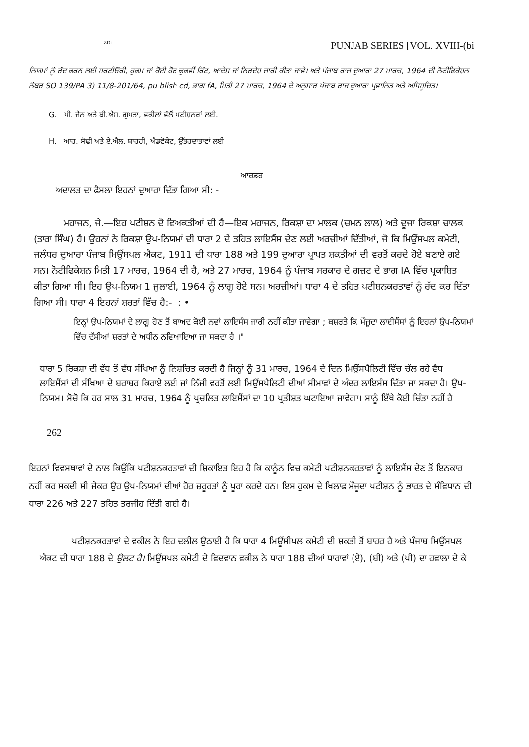ZDi PUNJAB SERIES [VOL. XVIII-(bi
ਨਿਯਮਾਂ ਨੂੰ ਰੱਦ ਕਰਨ ਲਈ ਸਰਟੀਓਰੀ, ਹੁਕਮ ਜਾਂ ਕੋਈ ਹੋਰ ਢੁਕਵੀਂ ਰਿੱਟ, ਆਦੇਸ਼ ਜਾਂ ਨਿਰਦੇਸ਼ ਜਾਰੀ ਕੀਤਾ ਜਾਵੇ। ਅਤੇ ਪੰਜਾਬ ਰਾਜ ਦੁਆਰਾ 27 ਮਾਰਚ, 1964 ਦੀ ਨੋਟੀਫਿਕੇਸ਼ਨ ਨੰਬਰ SO 139/PA 3) 11/8-201/64, pu blish cd, ਭਾਗ fA, ਮਿਤੀ 27 ਮਾਰਚ, 1964 ਦੇ ਅਨੁਸਾਰ ਪੰਜਾਬ ਰਾਜ ਦੁਆਰਾ ਪ੍ਰਵਾਨਿਤ ਅਤੇ ਅਧਿਸੂਚਿਤ।
G. ਪੀ. ਜੈਨ ਅਤੇ ਬੀ.ਐਸ. ਗੁਪਤਾ, ਵਕੀਲਾਂ ਵੱਲੋਂ ਪਟੀਸ਼ਨਰਾਂ ਲਈ.
H. ਆਰ. ਸੋਢੀ ਅਤੇ ਏ.ਐਲ. ਬਾਹਰੀ, ਐਡਵੋਕੇਟ, ਉੱਤਰਦਾਤਾਵਾਂ ਲਈ
ਆਰਡਰ
ਅਦਾਲਤ ਦਾ ਫੈਸਲਾ ਇਹਨਾਂ ਦੁਆਰਾ ਦਿੱਤਾ ਗਿਆ ਸੀ: -
ਮਹਾਜਨ, ਜੇ.—ਇਹ ਪਟੀਸ਼ਨ ਦੋ ਵਿਅਕਤੀਆਂ ਦੀ ਹੈ—ਇਕ ਮਹਾਜਨ, ਰਿਕਸ਼ਾ ਦਾ ਮਾਲਕ (ਚਮਨ ਲਾਲ) ਅਤੇ ਦੂਜਾ ਰਿਕਸ਼ਾ ਚਾਲਕ (ਤਾਰਾ ਸਿੰਘ) ਹੈ। ਉਹਨਾਂ ਨੇ ਰਿਕਸ਼ਾ ਉਪ-ਨਿਯਮਾਂ ਦੀ ਧਾਰਾ 2 ਦੇ ਤਹਿਤ ਲਾਇਸੈਂਸ ਦੇਣ ਲਈ ਅਰਜ਼ੀਆਂ ਦਿੱਤੀਆਂ, ਜੋ ਕਿ ਮਿਉਂਸਪਲ ਕਮੇਟੀ, ਜਲੰਧਰ ਦੁਆਰਾ ਪੰਜਾਬ ਮਿਉਂਸਪਲ ਐਕਟ, 1911 ਦੀ ਧਾਰਾ 188 ਅਤੇ 199 ਦੁਆਰਾ ਪ੍ਰਾਪਤ ਸ਼ਕਤੀਆਂ ਦੀ ਵਰਤੋਂ ਕਰਦੇ ਹੋਏ ਬਣਾਏ ਗਏ ਸਨ। ਨੋਟੀਫਿਕੇਸ਼ਨ ਮਿਤੀ 17 ਮਾਰਚ, 1964 ਦੀ ਹੈ, ਅਤੇ 27 ਮਾਰਚ, 1964 ਨੂੰ ਪੰਜਾਬ ਸਰਕਾਰ ਦੇ ਗਜ਼ਟ ਦੇ ਭਾਗ IA ਵਿੱਚ ਪ੍ਰਕਾਸ਼ਿਤ ਕੀਤਾ ਗਿਆ ਸੀ। ਇਹ ਉਪ-ਨਿਯਮ 1 ਜੁਲਾਈ, 1964 ਨੂੰ ਲਾਗੂ ਹੋਏ ਸਨ। ਅਰਜ਼ੀਆਂ। ਧਾਰਾ 4 ਦੇ ਤਹਿਤ ਪਟੀਸ਼ਨਕਰਤਾਵਾਂ ਨੂੰ ਰੱਦ ਕਰ ਦਿੱਤਾ ਗਿਆ ਸੀ। ਧਾਰਾ 4 ਇਹਨਾਂ ਸ਼ਰਤਾਂ ਵਿੱਚ ਹੈ:- : •
ਇਨ੍ਹਾਂ ਉਪ-ਨਿਯਮਾਂ ਦੇ ਲਾਗੂ ਹੋਣ ਤੋਂ ਬਾਅਦ ਕੋਈ ਨਵਾਂ ਲਾਇਸੰਸ ਜਾਰੀ ਨਹੀਂ ਕੀਤਾ ਜਾਵੇਗਾ ; ਬਸ਼ਰਤੇ ਕਿ ਮੌਜੂਦਾ ਲਾਈਸੈਂਸਾਂ ਨੂੰ ਇਹਨਾਂ ਉਪ-ਨਿਯਮਾਂ ਵਿੱਚ ਦੱਸੀਆਂ ਸ਼ਰਤਾਂ ਦੇ ਅਧੀਨ ਨਵਿਆਇਆ ਜਾ ਸਕਦਾ ਹੈ ।"
ਧਾਰਾ 5 ਰਿਕਸ਼ਾ ਦੀ ਵੱਧ ਤੋਂ ਵੱਧ ਸੰਖਿਆ ਨੂੰ ਨਿਸ਼ਚਿਤ ਕਰਦੀ ਹੈ ਜਿਨ੍ਹਾਂ ਨੂੰ 31 ਮਾਰਚ, 1964 ਦੇ ਦਿਨ ਮਿਉਂਸਪੈਲਿਟੀ ਵਿੱਚ ਚੱਲ ਰਹੇ ਵੈਧ ਲਾਇਸੈਂਸਾਂ ਦੀ ਸੰਖਿਆ ਦੇ ਬਰਾਬਰ ਕਿਰਾਏ ਲਈ ਜਾਂ ਨਿੱਜੀ ਵਰਤੋਂ ਲਈ ਮਿਉਂਸਪੈਲਿਟੀ ਦੀਆਂ ਸੀਮਾਵਾਂ ਦੇ ਅੰਦਰ ਲਾਇਸੰਸ ਦਿੱਤਾ ਜਾ ਸਕਦਾ ਹੈ। ਉਪ-ਨਿਯਮ। ਸੋਚੋ ਕਿ ਹਰ ਸਾਲ 31 ਮਾਰਚ, 1964 ਨੂੰ ਪ੍ਰਚਲਿਤ ਲਾਇਸੈਂਸਾਂ ਦਾ 10 ਪ੍ਰਤੀਸ਼ਤ ਘਟਾਇਆ ਜਾਵੇਗਾ। ਸਾਨੂੰ ਇੱਥੇ ਕੋਈ ਚਿੰਤਾ ਨਹੀਂ ਹੈ
262
ਇਹਨਾਂ ਵਿਵਸਥਾਵਾਂ ਦੇ ਨਾਲ ਕਿਉਂਕਿ ਪਟੀਸ਼ਨਕਰਤਾਵਾਂ ਦੀ ਸ਼ਿਕਾਇਤ ਇਹ ਹੈ ਕਿ ਕਾਨੂੰਨ ਵਿਚ ਕਮੇਟੀ ਪਟੀਸ਼ਨਕਰਤਾਵਾਂ ਨੂੰ ਲਾਇਸੈਂਸ ਦੇਣ ਤੋਂ ਇਨਕਾਰ ਨਹੀਂ ਕਰ ਸਕਦੀ ਸੀ ਜੇਕਰ ਉਹ ਉਪ-ਨਿਯਮਾਂ ਦੀਆਂ ਹੋਰ ਜ਼ਰੂਰਤਾਂ ਨੂੰ ਪੂਰਾ ਕਰਦੇ ਹਨ। ਇਸ ਹੁਕਮ ਦੇ ਖਿਲਾਫ ਮੌਜੂਦਾ ਪਟੀਸ਼ਨ ਨੂੰ ਭਾਰਤ ਦੇ ਸੰਵਿਧਾਨ ਦੀ ਧਾਰਾ 226 ਅਤੇ 227 ਤਹਿਤ ਤਰਜੀਹ ਦਿੱਤੀ ਗਈ ਹੈ।
ਪਟੀਸ਼ਨਕਰਤਾਵਾਂ ਦੇ ਵਕੀਲ ਨੇ ਇਹ ਦਲੀਲ ਉਠਾਈ ਹੈ ਕਿ ਧਾਰਾ 4 ਮਿਊਂਸੀਪਲ ਕਮੇਟੀ ਦੀ ਸ਼ਕਤੀ ਤੋਂ ਬਾਹਰ ਹੈ ਅਤੇ ਪੰਜਾਬ ਮਿਉਂਸਪਲ ਐਕਟ ਦੀ ਧਾਰਾ 188 ਦੇ ਉਲਟ ਹੈ। ਮਿਉਂਸਪਲ ਕਮੇਟੀ ਦੇ ਵਿਦਵਾਨ ਵਕੀਲ ਨੇ ਧਾਰਾ 188 ਦੀਆਂ ਧਾਰਾਵਾਂ (ਏ), (ਬੀ) ਅਤੇ (ਪੀ) ਦਾ ਹਵਾਲਾ ਦੇ ਕੇ